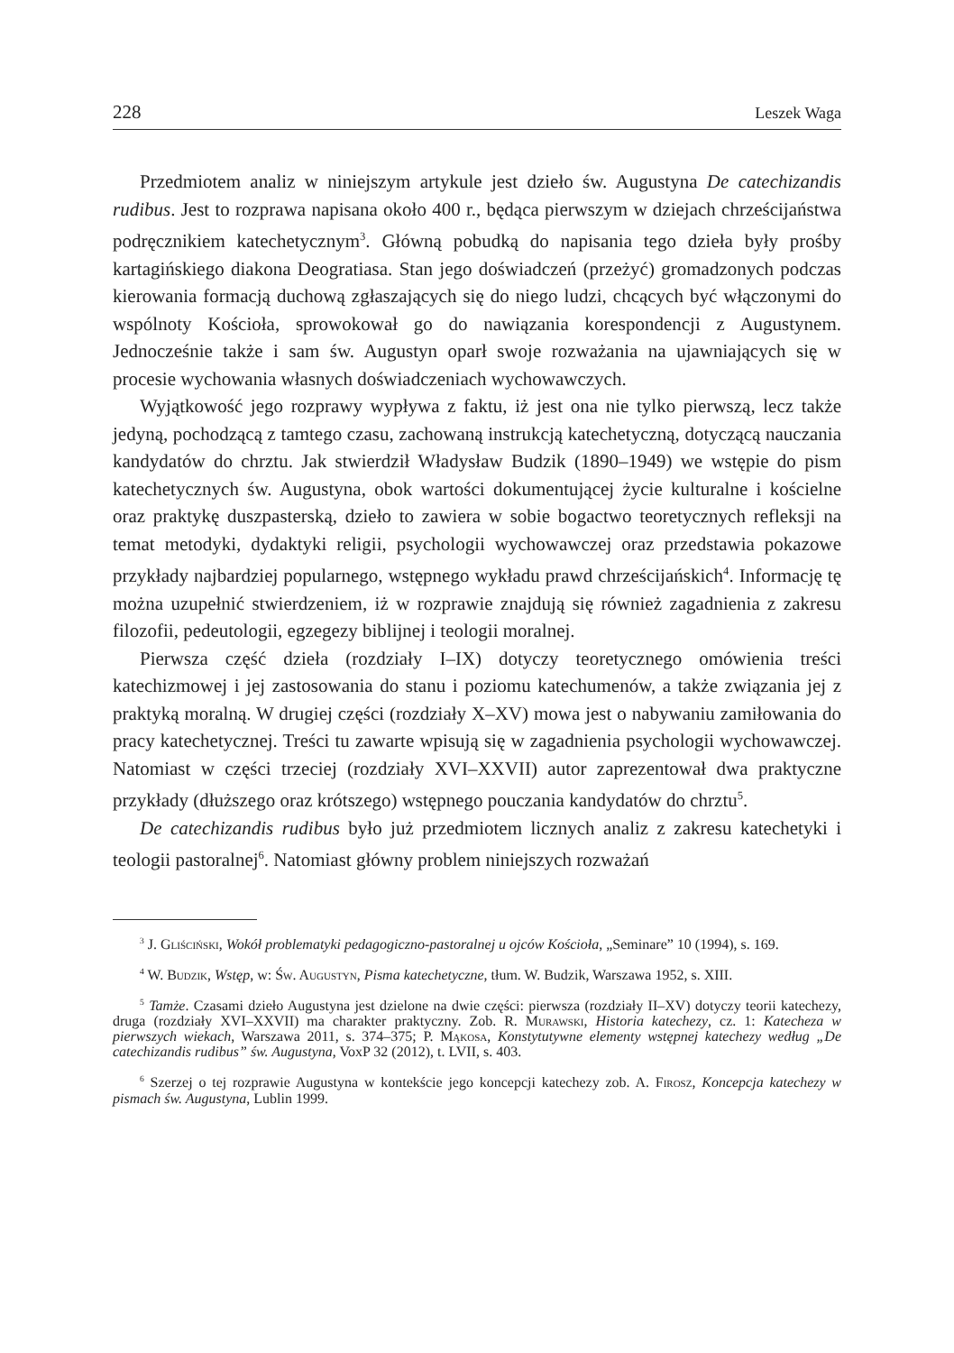228 Leszek Waga
Przedmiotem analiz w niniejszym artykule jest dzieło św. Augustyna De catechizandis rudibus. Jest to rozprawa napisana około 400 r., będąca pierwszym w dziejach chrześcijaństwa podręcznikiem katechetycznym<sup>3</sup>. Główną pobudką do napisania tego dzieła były prośby kartagińskiego diakona Deogratiasa. Stan jego doświadczeń (przeżyć) gromadzonych podczas kierowania formacją duchową zgłaszających się do niego ludzi, chcących być włączonymi do wspólnoty Kościoła, sprowokował go do nawiązania korespondencji z Augustynem. Jednocześnie także i sam św. Augustyn oparł swoje rozważania na ujawniających się w procesie wychowania własnych doświadczeniach wychowawczych.
Wyjątkowość jego rozprawy wypływa z faktu, iż jest ona nie tylko pierwszą, lecz także jedyną, pochodzącą z tamtego czasu, zachowaną instrukcją katechetyczną, dotyczącą nauczania kandydatów do chrztu. Jak stwierdził Władysław Budzik (1890–1949) we wstępie do pism katechetycznych św. Augustyna, obok wartości dokumentującej życie kulturalne i kościelne oraz praktykę duszpasterską, dzieło to zawiera w sobie bogactwo teoretycznych refleksji na temat metodyki, dydaktyki religii, psychologii wychowawczej oraz przedstawia pokazowe przykłady najbardziej popularnego, wstępnego wykładu prawd chrześcijańskich<sup>4</sup>. Informację tę można uzupełnić stwierdzeniem, iż w rozprawie znajdują się również zagadnienia z zakresu filozofii, pedeutologii, egzegezy biblijnej i teologii moralnej.
Pierwsza część dzieła (rozdziały I–IX) dotyczy teoretycznego omówienia treści katechizmowej i jej zastosowania do stanu i poziomu katechumenów, a także związania jej z praktyką moralną. W drugiej części (rozdziały X–XV) mowa jest o nabywaniu zamiłowania do pracy katechetycznej. Treści tu zawarte wpisują się w zagadnienia psychologii wychowawczej. Natomiast w części trzeciej (rozdziały XVI–XXVII) autor zaprezentował dwa praktyczne przykłady (dłuższego oraz krótszego) wstępnego pouczania kandydatów do chrztu<sup>5</sup>.
De catechizandis rudibus było już przedmiotem licznych analiz z zakresu katechetyki i teologii pastoralnej<sup>6</sup>. Natomiast główny problem niniejszych rozważań
<sup>3</sup> J. Gliściński, Wokół problematyki pedagogiczno-pastoralnej u ojców Kościoła, „Seminare” 10 (1994), s. 169.
<sup>4</sup> W. Budzik, Wstęp, w: Św. Augustyn, Pisma katechetyczne, tłum. W. Budzik, Warszawa 1952, s. XIII.
<sup>5</sup> Tamże. Czasami dzieło Augustyna jest dzielone na dwie części: pierwsza (rozdziały II–XV) dotyczy teorii katechezy, druga (rozdziały XVI–XXVII) ma charakter praktyczny. Zob. R. Murawski, Historia katechezy, cz. 1: Katecheza w pierwszych wiekach, Warszawa 2011, s. 374–375; P. Mąkosa, Konstytutywne elementy wstępnej katechezy według „De catechizandis rudibus” św. Augustyna, VoxP 32 (2012), t. LVII, s. 403.
<sup>6</sup> Szerzej o tej rozprawie Augustyna w kontekście jego koncepcji katechezy zob. A. Firosz, Koncepcja katechezy w pismach św. Augustyna, Lublin 1999.